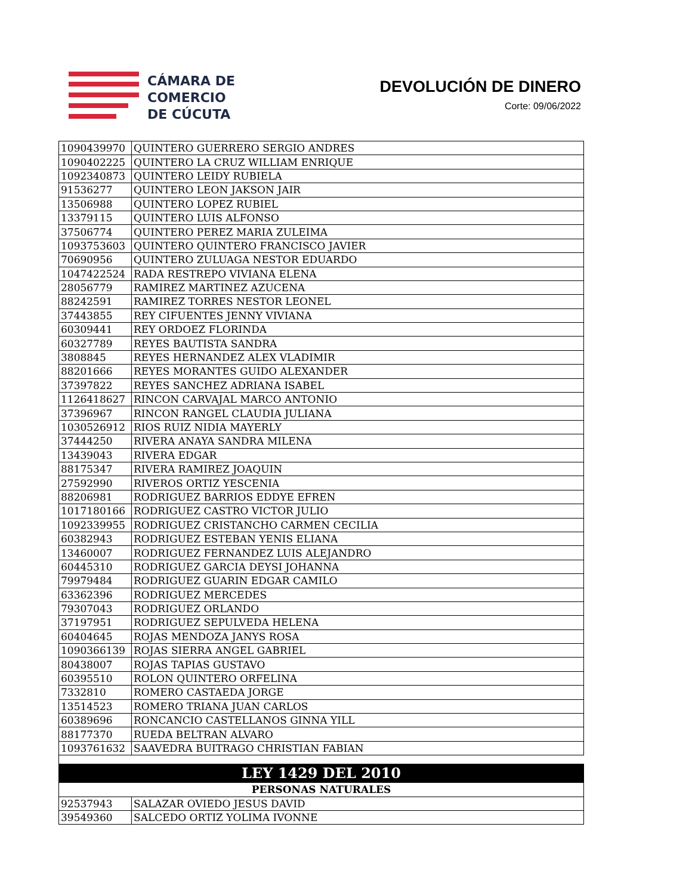CÁMARA DE
COMERCIO
DE CÚCUTA
DEVOLUCIÓN DE DINERO
Corte: 09/06/2022
| 1090439970 | QUINTERO GUERRERO SERGIO ANDRES |
| 1090402225 | QUINTERO LA CRUZ WILLIAM ENRIQUE |
| 1092340873 | QUINTERO LEIDY RUBIELA |
| 91536277 | QUINTERO LEON JAKSON JAIR |
| 13506988 | QUINTERO LOPEZ RUBIEL |
| 13379115 | QUINTERO LUIS ALFONSO |
| 37506774 | QUINTERO PEREZ MARIA ZULEIMA |
| 1093753603 | QUINTERO QUINTERO FRANCISCO JAVIER |
| 70690956 | QUINTERO ZULUAGA NESTOR EDUARDO |
| 1047422524 | RADA RESTREPO VIVIANA ELENA |
| 28056779 | RAMIREZ MARTINEZ AZUCENA |
| 88242591 | RAMIREZ TORRES NESTOR LEONEL |
| 37443855 | REY CIFUENTES JENNY VIVIANA |
| 60309441 | REY ORDOEZ FLORINDA |
| 60327789 | REYES BAUTISTA SANDRA |
| 3808845 | REYES HERNANDEZ ALEX VLADIMIR |
| 88201666 | REYES MORANTES GUIDO ALEXANDER |
| 37397822 | REYES SANCHEZ ADRIANA ISABEL |
| 1126418627 | RINCON CARVAJAL MARCO ANTONIO |
| 37396967 | RINCON RANGEL CLAUDIA JULIANA |
| 1030526912 | RIOS RUIZ NIDIA MAYERLY |
| 37444250 | RIVERA ANAYA SANDRA MILENA |
| 13439043 | RIVERA EDGAR |
| 88175347 | RIVERA RAMIREZ JOAQUIN |
| 27592990 | RIVEROS ORTIZ YESCENIA |
| 88206981 | RODRIGUEZ BARRIOS EDDYE EFREN |
| 1017180166 | RODRIGUEZ CASTRO VICTOR JULIO |
| 1092339955 | RODRIGUEZ CRISTANCHO CARMEN CECILIA |
| 60382943 | RODRIGUEZ ESTEBAN YENIS ELIANA |
| 13460007 | RODRIGUEZ FERNANDEZ LUIS ALEJANDRO |
| 60445310 | RODRIGUEZ GARCIA DEYSI JOHANNA |
| 79979484 | RODRIGUEZ GUARIN EDGAR CAMILO |
| 63362396 | RODRIGUEZ MERCEDES |
| 79307043 | RODRIGUEZ ORLANDO |
| 37197951 | RODRIGUEZ SEPULVEDA HELENA |
| 60404645 | ROJAS MENDOZA JANYS ROSA |
| 1090366139 | ROJAS SIERRA ANGEL GABRIEL |
| 80438007 | ROJAS TAPIAS GUSTAVO |
| 60395510 | ROLON QUINTERO ORFELINA |
| 7332810 | ROMERO CASTAEDA JORGE |
| 13514523 | ROMERO TRIANA JUAN CARLOS |
| 60389696 | RONCANCIO CASTELLANOS GINNA YILL |
| 88177370 | RUEDA BELTRAN ALVARO |
| 1093761632 | SAAVEDRA BUITRAGO CHRISTIAN FABIAN |
| LEY 1429 DEL 2010 | |
| PERSONAS NATURALES | |
| 92537943 | SALAZAR OVIEDO JESUS DAVID |
| 39549360 | SALCEDO ORTIZ YOLIMA IVONNE |